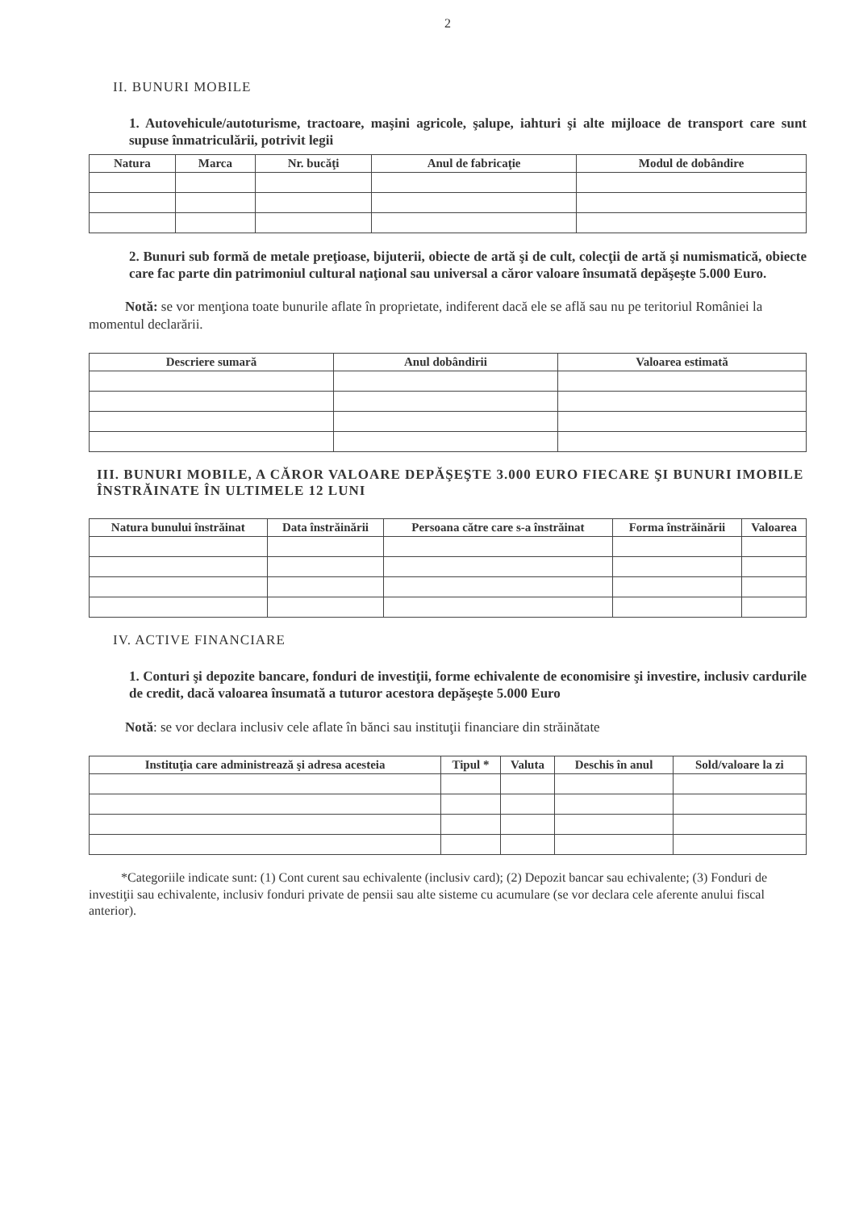2
II. BUNURI MOBILE
1. Autovehicule/autoturisme, tractoare, maşini agricole, şalupe, iahturi şi alte mijloace de transport care sunt supuse înmatriculării, potrivit legii
| Natura | Marca | Nr. bucăţi | Anul de fabricaţie | Modul de dobândire |
| --- | --- | --- | --- | --- |
2. Bunuri sub formă de metale preţioase, bijuterii, obiecte de artă şi de cult, colecţii de artă şi numismatică, obiecte care fac parte din patrimoniul cultural naţional sau universal a căror valoare însumată depăşeşte 5.000 Euro.
Notă: se vor menţiona toate bunurile aflate în proprietate, indiferent dacă ele se află sau nu pe teritoriul României la momentul declarării.
| Descriere sumară | Anul dobândirii | Valoarea estimată |
| --- | --- | --- |
III. BUNURI MOBILE, A CĂROR VALOARE DEPĂŞEŞTE 3.000 EURO FIECARE ŞI BUNURI IMOBILE ÎNSTRĂINATE ÎN ULTIMELE 12 LUNI
| Natura bunului înstrăinat | Data înstrăinării | Persoana către care s-a înstrăinat | Forma înstrăinării | Valoarea |
| --- | --- | --- | --- | --- |
IV. ACTIVE FINANCIARE
1. Conturi şi depozite bancare, fonduri de investiţii, forme echivalente de economisire şi investire, inclusiv cardurile de credit, dacă valoarea însumată a tuturor acestora depăşeşte 5.000 Euro
Notă: se vor declara inclusiv cele aflate în bănci sau instituţii financiare din străinătate
| Instituţia care administrează şi adresa acesteia | Tipul * | Valuta | Deschis în anul | Sold/valoare la zi |
| --- | --- | --- | --- | --- |
*Categoriile indicate sunt: (1) Cont curent sau echivalente (inclusiv card); (2) Depozit bancar sau echivalente; (3) Fonduri de investiţii sau echivalente, inclusiv fonduri private de pensii sau alte sisteme cu acumulare (se vor declara cele aferente anului fiscal anterior).